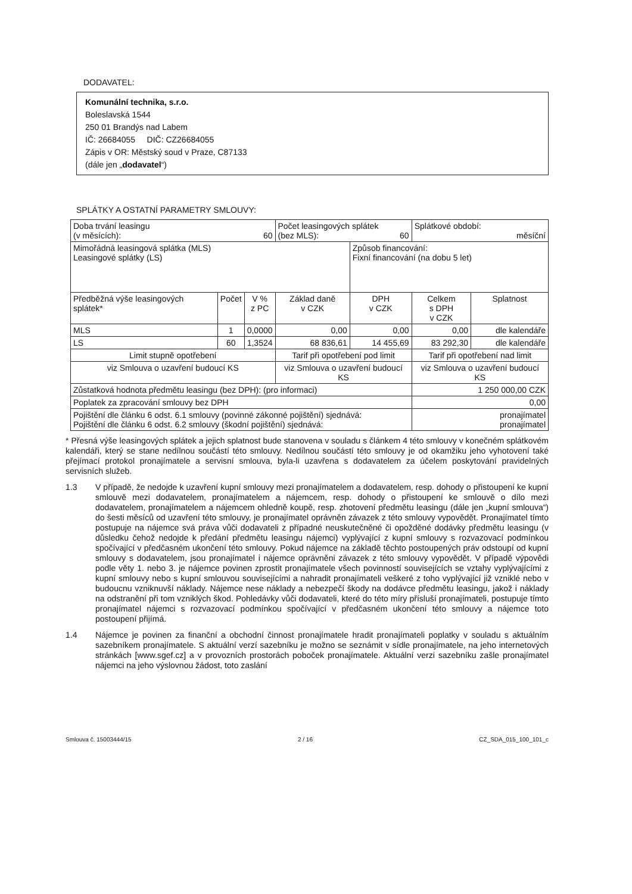DODAVATEL:
Komunální technika, s.r.o.
Boleslavská 1544
250 01 Brandýs nad Labem
IČ: 26684055 DIČ: CZ26684055
Zápis v OR: Městský soud v Praze, C87133
(dále jen „dodavatel“)
SPLÁTKY A OSTATNÍ PARAMETRY SMLOUVY:
| Doba trvání leasingu (v měsících): 60 | | | Počet leasingových splátek (bez MLS): 60 | | Splátkové období: měsíční | |
| Mimořádná leasingová splátka (MLS) Leasingové splátky (LS) | | | | Způsob financování: Fixní financování (na dobu 5 let) | | |
| Předběžná výše leasingových splátek* | Počet | V % z PC | Základ daně v CZK | DPH v CZK | Celkem s DPH v CZK | Splatnost |
| MLS | 1 | 0,0000 | 0,00 | 0,00 | 0,00 | dle kalendáře |
| LS | 60 | 1,3524 | 68 836,61 | 14 455,69 | 83 292,30 | dle kalendáře |
| Limit stupně opotřebení | | | Tarif při opotřebení pod limit | | Tarif při opotřebení nad limit | |
| viz Smlouva o uzavření budoucí KS | | | viz Smlouva o uzavření budoucí KS | | viz Smlouva o uzavření budoucí KS | |
| Zůstatková hodnota předmětu leasingu (bez DPH): (pro informaci) | | | | | 1 250 000,00 CZK | |
| Poplatek za zpracování smlouvy bez DPH | | | | | 0,00 | |
| Pojištění dle článku 6 odst. 6.1 smlouvy (povinné zákonné pojištění) sjednává: Pojištění dle článku 6 odst. 6.2 smlouvy (škodní pojištění) sjednává: | | | | | pronajímatel pronajímatel | |
* Přesná výše leasingových splátek a jejich splatnost bude stanovena v souladu s článkem 4 této smlouvy v konečném splátkovém kalendáři, který se stane nedílnou součástí této smlouvy. Nedílnou součástí této smlouvy je od okamžiku jeho vyhotovení také přejímací protokol pronajímatele a servisní smlouva, byla-li uzavřena s dodavatelem za účelem poskytování pravidelných servisních služeb.
1.3
V případě, že nedojde k uzavření kupní smlouvy mezi pronajímatelem a dodavatelem, resp. dohody o přistoupení ke kupní smlouvě mezi dodavatelem, pronajímatelem a nájemcem, resp. dohody o přistoupení ke smlouvě o dílo mezi dodavatelem, pronajímatelem a nájemcem ohledně koupě, resp. zhotovení předmětu leasingu (dále jen „kupní smlouva“) do šesti měsíců od uzavření této smlouvy, je pronajímatel oprávněn závazek z této smlouvy vypovědět. Pronajímatel tímto postupuje na nájemce svá práva vůči dodavateli z případné neuskutečněné či opožděné dodávky předmětu leasingu (v důsledku čehož nedojde k předání předmětu leasingu nájemci) vyplývající z kupní smlouvy s rozvazovací podmínkou spočívající v předčasném ukončení této smlouvy. Pokud nájemce na základě těchto postoupených práv odstoupí od kupní smlouvy s dodavatelem, jsou pronajímatel i nájemce oprávněni závazek z této smlouvy vypovědět. V případě výpovědi podle věty 1. nebo 3. je nájemce povinen zprostit pronajímatele všech povinností souvisejících se vztahy vyplývajícími z kupní smlouvy nebo s kupní smlouvou souvisejícími a nahradit pronajímateli veškeré z toho vyplývající již vzniklé nebo v budoucnu vzniknuvší náklady. Nájemce nese náklady a nebezpečí škody na dodávce předmětu leasingu, jakož i náklady na odstranění při tom vzniklých škod. Pohledávky vůči dodavateli, které do této míry přísluší pronajímateli, postupuje tímto pronajímatel nájemci s rozvazovací podmínkou spočívající v předčasném ukončení této smlouvy a nájemce toto postoupení přijímá.
1.4
Nájemce je povinen za finanční a obchodní činnost pronajímatele hradit pronajímateli poplatky v souladu s aktuálním sazebníkem pronajímatele. S aktuální verzí sazebníku je možno se seznámit v sídle pronajímatele, na jeho internetových stránkách [www.sgef.cz] a v provozních prostorách poboček pronajímatele. Aktuální verzi sazebníku zašle pronajímatel nájemci na jeho výslovnou žádost, toto zaslání
Smlouva č. 15003444/15 2 / 16 CZ_SDA_015_100_101_c